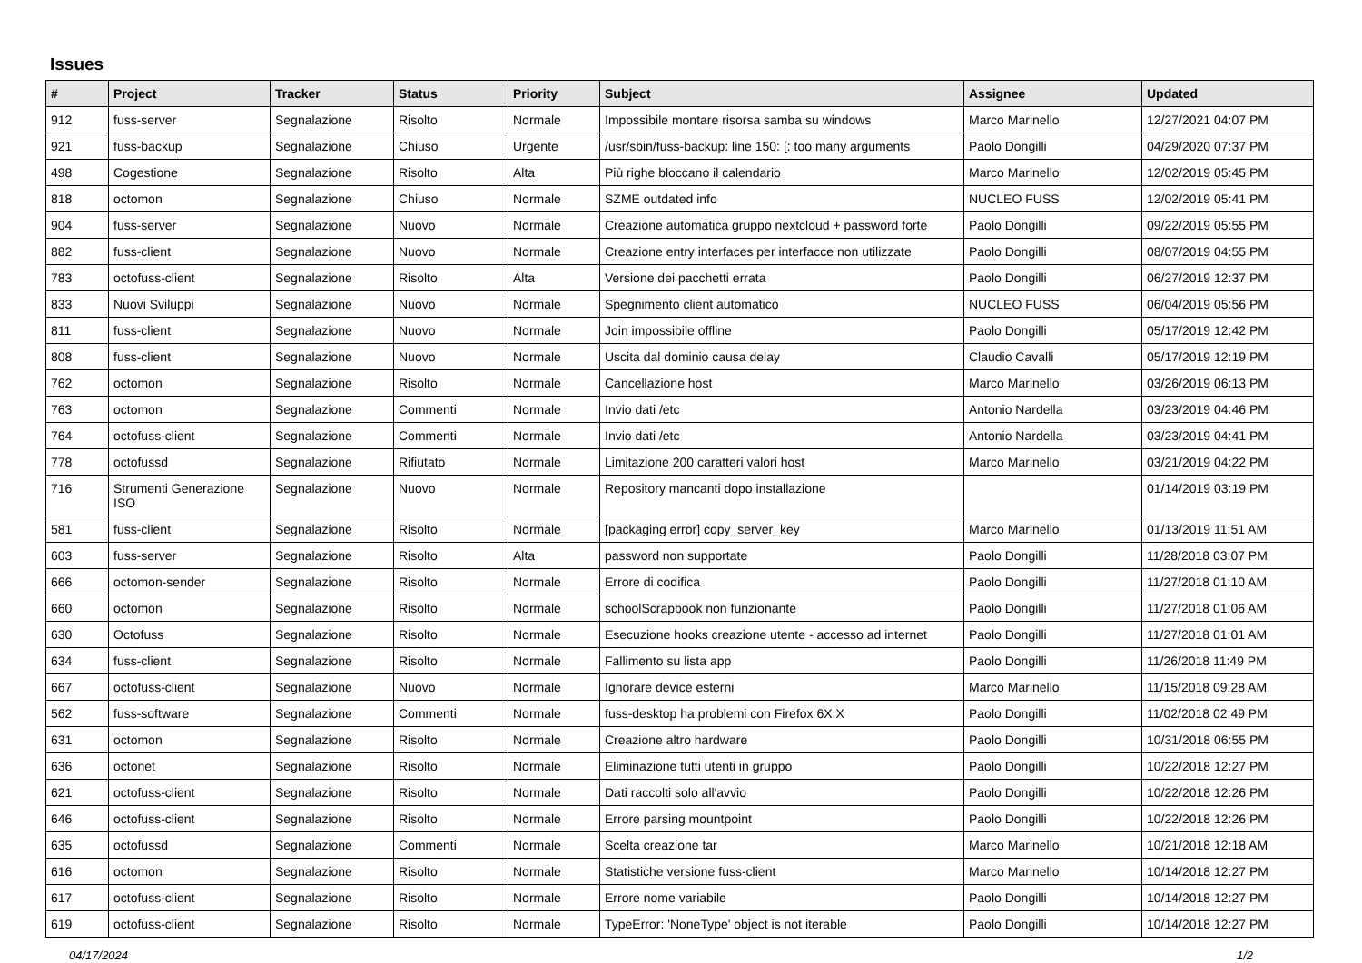Issues
| # | Project | Tracker | Status | Priority | Subject | Assignee | Updated |
| --- | --- | --- | --- | --- | --- | --- | --- |
| 912 | fuss-server | Segnalazione | Risolto | Normale | Impossibile montare risorsa samba su windows | Marco Marinello | 12/27/2021 04:07 PM |
| 921 | fuss-backup | Segnalazione | Chiuso | Urgente | /usr/sbin/fuss-backup: line 150: [: too many arguments | Paolo Dongilli | 04/29/2020 07:37 PM |
| 498 | Cogestione | Segnalazione | Risolto | Alta | Più righe bloccano il calendario | Marco Marinello | 12/02/2019 05:45 PM |
| 818 | octomon | Segnalazione | Chiuso | Normale | SZME outdated info | NUCLEO FUSS | 12/02/2019 05:41 PM |
| 904 | fuss-server | Segnalazione | Nuovo | Normale | Creazione automatica gruppo nextcloud + password forte | Paolo Dongilli | 09/22/2019 05:55 PM |
| 882 | fuss-client | Segnalazione | Nuovo | Normale | Creazione entry interfaces per interfacce non utilizzate | Paolo Dongilli | 08/07/2019 04:55 PM |
| 783 | octofuss-client | Segnalazione | Risolto | Alta | Versione dei pacchetti errata | Paolo Dongilli | 06/27/2019 12:37 PM |
| 833 | Nuovi Sviluppi | Segnalazione | Nuovo | Normale | Spegnimento client automatico | NUCLEO FUSS | 06/04/2019 05:56 PM |
| 811 | fuss-client | Segnalazione | Nuovo | Normale | Join impossibile offline | Paolo Dongilli | 05/17/2019 12:42 PM |
| 808 | fuss-client | Segnalazione | Nuovo | Normale | Uscita dal dominio causa delay | Claudio Cavalli | 05/17/2019 12:19 PM |
| 762 | octomon | Segnalazione | Risolto | Normale | Cancellazione host | Marco Marinello | 03/26/2019 06:13 PM |
| 763 | octomon | Segnalazione | Commenti | Normale | Invio dati /etc | Antonio Nardella | 03/23/2019 04:46 PM |
| 764 | octofuss-client | Segnalazione | Commenti | Normale | Invio dati /etc | Antonio Nardella | 03/23/2019 04:41 PM |
| 778 | octofussd | Segnalazione | Rifiutato | Normale | Limitazione 200 caratteri valori host | Marco Marinello | 03/21/2019 04:22 PM |
| 716 | Strumenti Generazione ISO | Segnalazione | Nuovo | Normale | Repository mancanti dopo installazione | | 01/14/2019 03:19 PM |
| 581 | fuss-client | Segnalazione | Risolto | Normale | [packaging error] copy_server_key | Marco Marinello | 01/13/2019 11:51 AM |
| 603 | fuss-server | Segnalazione | Risolto | Alta | password non supportate | Paolo Dongilli | 11/28/2018 03:07 PM |
| 666 | octomon-sender | Segnalazione | Risolto | Normale | Errore di codifica | Paolo Dongilli | 11/27/2018 01:10 AM |
| 660 | octomon | Segnalazione | Risolto | Normale | schoolScrapbook non funzionante | Paolo Dongilli | 11/27/2018 01:06 AM |
| 630 | Octofuss | Segnalazione | Risolto | Normale | Esecuzione hooks creazione utente - accesso ad internet | Paolo Dongilli | 11/27/2018 01:01 AM |
| 634 | fuss-client | Segnalazione | Risolto | Normale | Fallimento su lista app | Paolo Dongilli | 11/26/2018 11:49 PM |
| 667 | octofuss-client | Segnalazione | Nuovo | Normale | Ignorare device esterni | Marco Marinello | 11/15/2018 09:28 AM |
| 562 | fuss-software | Segnalazione | Commenti | Normale | fuss-desktop ha problemi con Firefox 6X.X | Paolo Dongilli | 11/02/2018 02:49 PM |
| 631 | octomon | Segnalazione | Risolto | Normale | Creazione altro hardware | Paolo Dongilli | 10/31/2018 06:55 PM |
| 636 | octonet | Segnalazione | Risolto | Normale | Eliminazione tutti utenti in gruppo | Paolo Dongilli | 10/22/2018 12:27 PM |
| 621 | octofuss-client | Segnalazione | Risolto | Normale | Dati raccolti solo all'avvio | Paolo Dongilli | 10/22/2018 12:26 PM |
| 646 | octofuss-client | Segnalazione | Risolto | Normale | Errore parsing mountpoint | Paolo Dongilli | 10/22/2018 12:26 PM |
| 635 | octofussd | Segnalazione | Commenti | Normale | Scelta creazione tar | Marco Marinello | 10/21/2018 12:18 AM |
| 616 | octomon | Segnalazione | Risolto | Normale | Statistiche versione fuss-client | Marco Marinello | 10/14/2018 12:27 PM |
| 617 | octofuss-client | Segnalazione | Risolto | Normale | Errore nome variabile | Paolo Dongilli | 10/14/2018 12:27 PM |
| 619 | octofuss-client | Segnalazione | Risolto | Normale | TypeError: 'NoneType' object is not iterable | Paolo Dongilli | 10/14/2018 12:27 PM |
04/17/2024 1/2